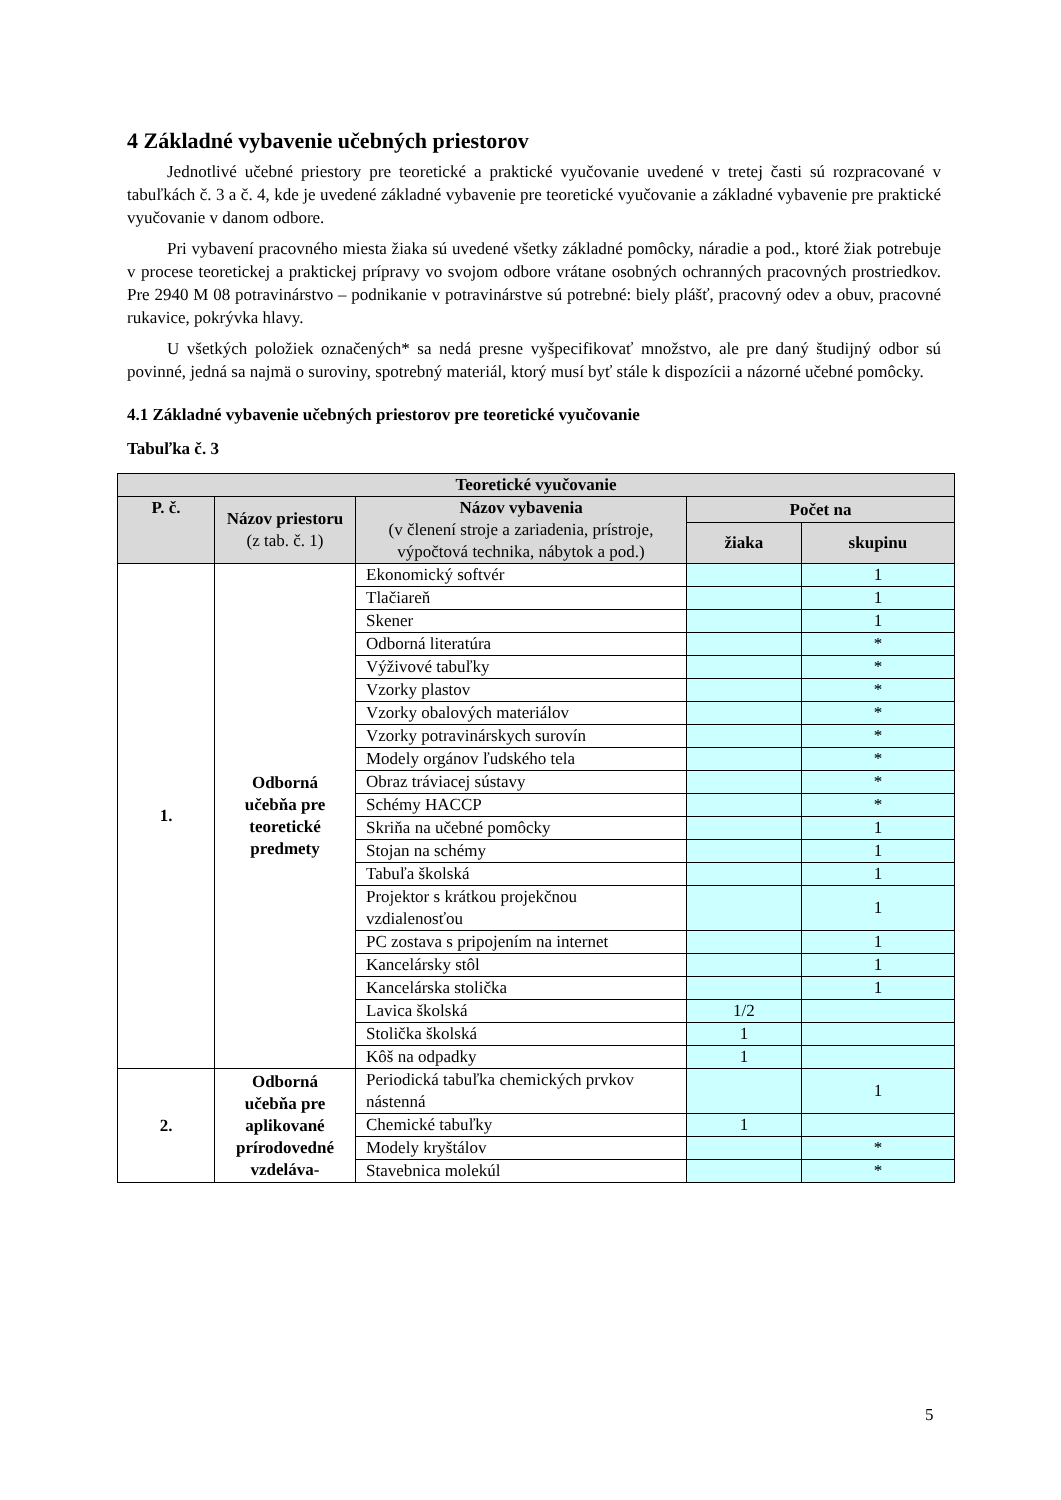4 Základné vybavenie učebných priestorov
Jednotlivé učebné priestory pre teoretické a praktické vyučovanie uvedené v tretej časti sú rozpracované v tabuľkách č. 3 a č. 4, kde je uvedené základné vybavenie pre teoretické vyučovanie a základné vybavenie pre praktické vyučovanie v danom odbore.
Pri vybavení pracovného miesta žiaka sú uvedené všetky základné pomôcky, náradie a pod., ktoré žiak potrebuje v procese teoretickej a praktickej prípravy vo svojom odbore vrátane osobných ochranných pracovných prostriedkov. Pre 2940 M 08 potravinárstvo – podnikanie v potravinárstve sú potrebné: biely plášť, pracovný odev a obuv, pracovné rukavice, pokrývka hlavy.
U všetkých položiek označených* sa nedá presne vyšpecifikovať množstvo, ale pre daný študijný odbor sú povinné, jedná sa najmä o suroviny, spotrebný materiál, ktorý musí byť stále k dispozícii a názorné učebné pomôcky.
4.1 Základné vybavenie učebných priestorov pre teoretické vyučovanie
Tabuľka č. 3
| Teoretické vyučovanie | | | | |
| --- | --- | --- | --- | --- |
| P. č. | Názov priestoru (z tab. č. 1) | Názov vybavenia (v členení stroje a zariadenia, prístroje, výpočtová technika, nábytok a pod.) | Počet na | |
| | | | žiaka | skupinu |
| 1. | Odborná učebňa pre teoretické predmety | Ekonomický softvér | | 1 |
| | | Tlačiareň | | 1 |
| | | Skener | | 1 |
| | | Odborná literatúra | | * |
| | | Výživové tabuľky | | * |
| | | Vzorky plastov | | * |
| | | Vzorky obalových materiálov | | * |
| | | Vzorky potravinárskych surovín | | * |
| | | Modely orgánov ľudského tela | | * |
| | | Obraz tráviacej sústavy | | * |
| | | Schémy HACCP | | * |
| | | Skriňa na učebné pomôcky | | 1 |
| | | Stojan na schémy | | 1 |
| | | Tabuľa školská | | 1 |
| | | Projektor s krátkou projekčnou vzdialenosťou | | 1 |
| | | PC zostava s pripojením na internet | | 1 |
| | | Kancelársky stôl | | 1 |
| | | Kancelárska stolička | | 1 |
| | | Lavica školská | 1/2 | |
| | | Stolička školská | 1 | |
| | | Kôš na odpadky | 1 | |
| 2. | Odborná učebňa pre aplikované prírodovedné vzdeláva- | Periodická tabuľka chemických prvkov nástenná | | 1 |
| | | Chemické tabuľky | 1 | |
| | | Modely kryštálov | | * |
| | | Stavebnica molekúl | | * |
5